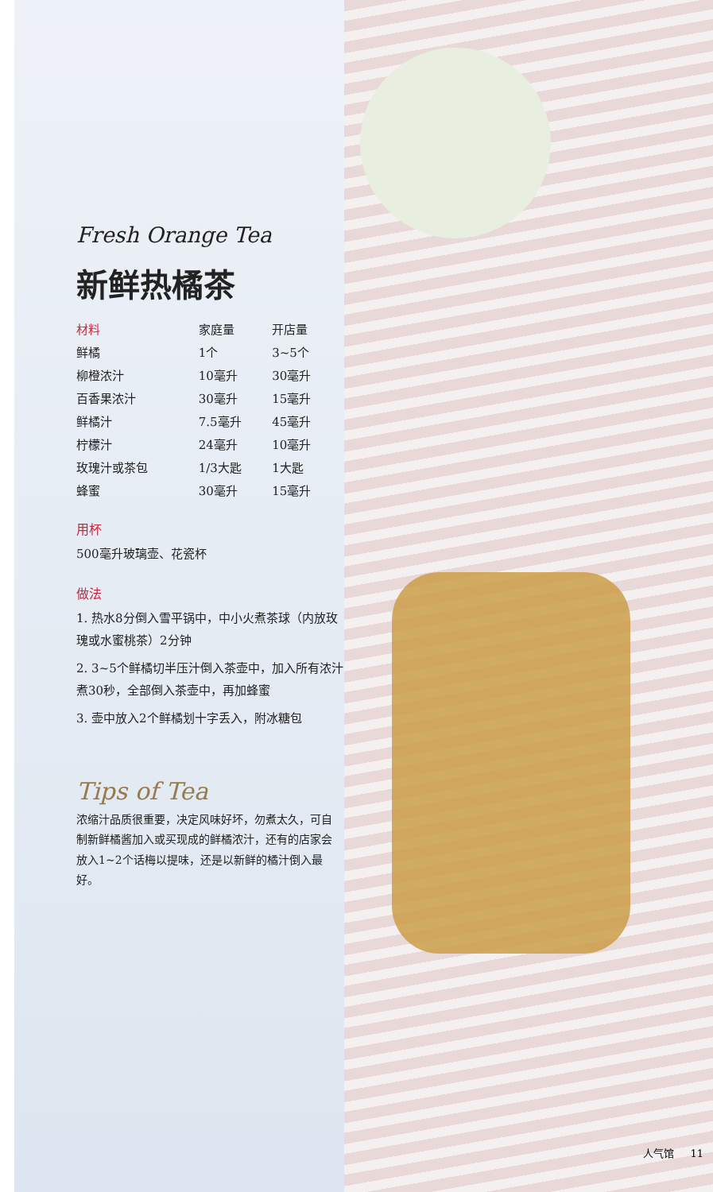Fresh Orange Tea
新鲜热橘茶
| 材料 | 家庭量 | 开店量 |
| --- | --- | --- |
| 鲜橘 | 1个 | 3~5个 |
| 柳橙浓汁 | 10毫升 | 30毫升 |
| 百香果浓汁 | 30毫升 | 15毫升 |
| 鲜橘汁 | 7.5毫升 | 45毫升 |
| 柠檬汁 | 24毫升 | 10毫升 |
| 玫瑰汁或茶包 | 1/3大匙 | 1大匙 |
| 蜂蜜 | 30毫升 | 15毫升 |
用杯
500毫升玻璃壶、花瓷杯
做法
1. 热水8分倒入雪平锅中，中小火煮茶球（内放玫瑰或水蜜桃茶）2分钟
2. 3~5个鲜橘切半压汁倒入茶壶中，加入所有浓汁煮30秒，全部倒入茶壶中，再加蜂蜜
3. 壶中放入2个鲜橘划十字丢入，附冰糖包
Tips of Tea
浓缩汁品质很重要，决定风味好坏，勿煮太久，可自制新鲜橘酱加入或买现成的鲜橘浓汁，还有的店家会放入1~2个话梅以提味，还是以新鲜的橘汁倒入最好。
人气馆 11